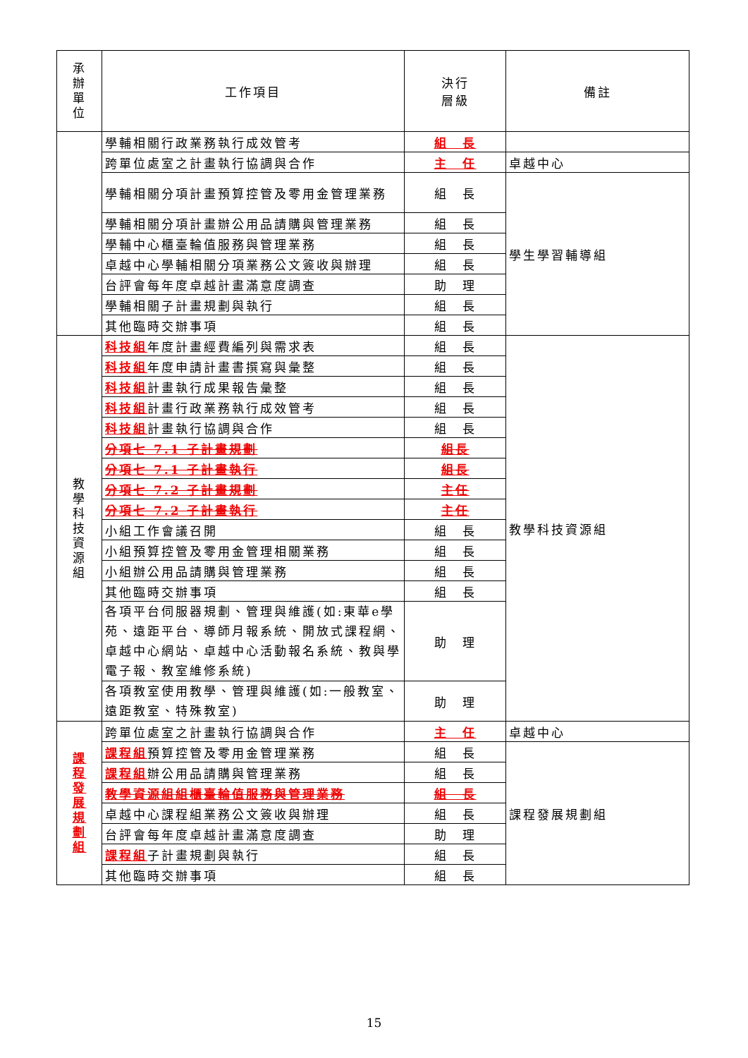| 承 辦 單 位 | 工作項目 | 決行 層級 | 備註 |
| --- | --- | --- | --- |
| | 學輔相關行政業務執行成效管考 | 組 長 | |
| | 跨單位處室之計畫執行協調與合作 | 主 任 | 卓越中心 |
| | 學輔相關分項計畫預算控管及零用金管理業務 | 組 長 | 學生學習輔導組 |
| | 學輔相關分項計畫辦公用品請購與管理業務 | 組 長 | |
| | 學輔中心櫃臺輪值服務與管理業務 | 組 長 | |
| | 卓越中心學輔相關分項業務公文簽收與辦理 | 組 長 | |
| | 台評會每年度卓越計畫滿意度調查 | 助 理 | |
| | 學輔相關子計畫規劃與執行 | 組 長 | |
| | 其他臨時交辦事項 | 組 長 | |
| 教 學 科 技 資 源 組 | 科技組 年度計畫經費編列與需求表 | 組 長 | 教學科技資源組 |
| | 科技組 年度申請計畫書撰寫與彙整 | 組 長 | |
| | 科技組 計畫執行成果報告彙整 | 組 長 | |
| | 科技組 計畫行政業務執行成效管考 | 組 長 | |
| | 科技組 計畫執行協調與合作 | 組 長 | |
| | 分項七 7.1 子計畫規劃 | 組長 | |
| | 分項七 7.1 子計畫執行 | 組長 | |
| | 分項七 7.2 子計畫規劃 | 主任 | |
| | 分項七 7.2 子計畫執行 | 主任 | |
| | 小組工作會議召開 | 組 長 | |
| | 小組預算控管及零用金管理相關業務 | 組 長 | |
| | 小組辦公用品請購與管理業務 | 組 長 | |
| | 其他臨時交辦事項 | 組 長 | |
| | 各項平台伺服器規劃、管理與維護(如:東華e學苑、遠距平台、導師月報系統、開放式課程網、卓越中心網站、卓越中心活動報名系統、教與學電子報、教室維修系統) | 助 理 | |
| | 各項教室使用教學、管理與維護(如:一般教室、遠距教室、特殊教室) | 助 理 | |
| 課 程 發 展 規 劃 組 | 跨單位處室之計畫執行協調與合作 | 主 任 | 卓越中心 |
| | 課程組 預算控管及零用金管理業務 | 組 長 | 課程發展規劃組 |
| | 課程組 辦公用品請購與管理業務 | 組 長 | |
| | 教學資源組組櫃臺輪值服務與管理業務 | 組 長 | |
| | 卓越中心課程組業務公文簽收與辦理 | 組 長 | |
| | 台評會每年度卓越計畫滿意度調查 | 助 理 | |
| | 課程組 子計畫規劃與執行 | 組 長 | |
| | 其他臨時交辦事項 | 組 長 | |
15